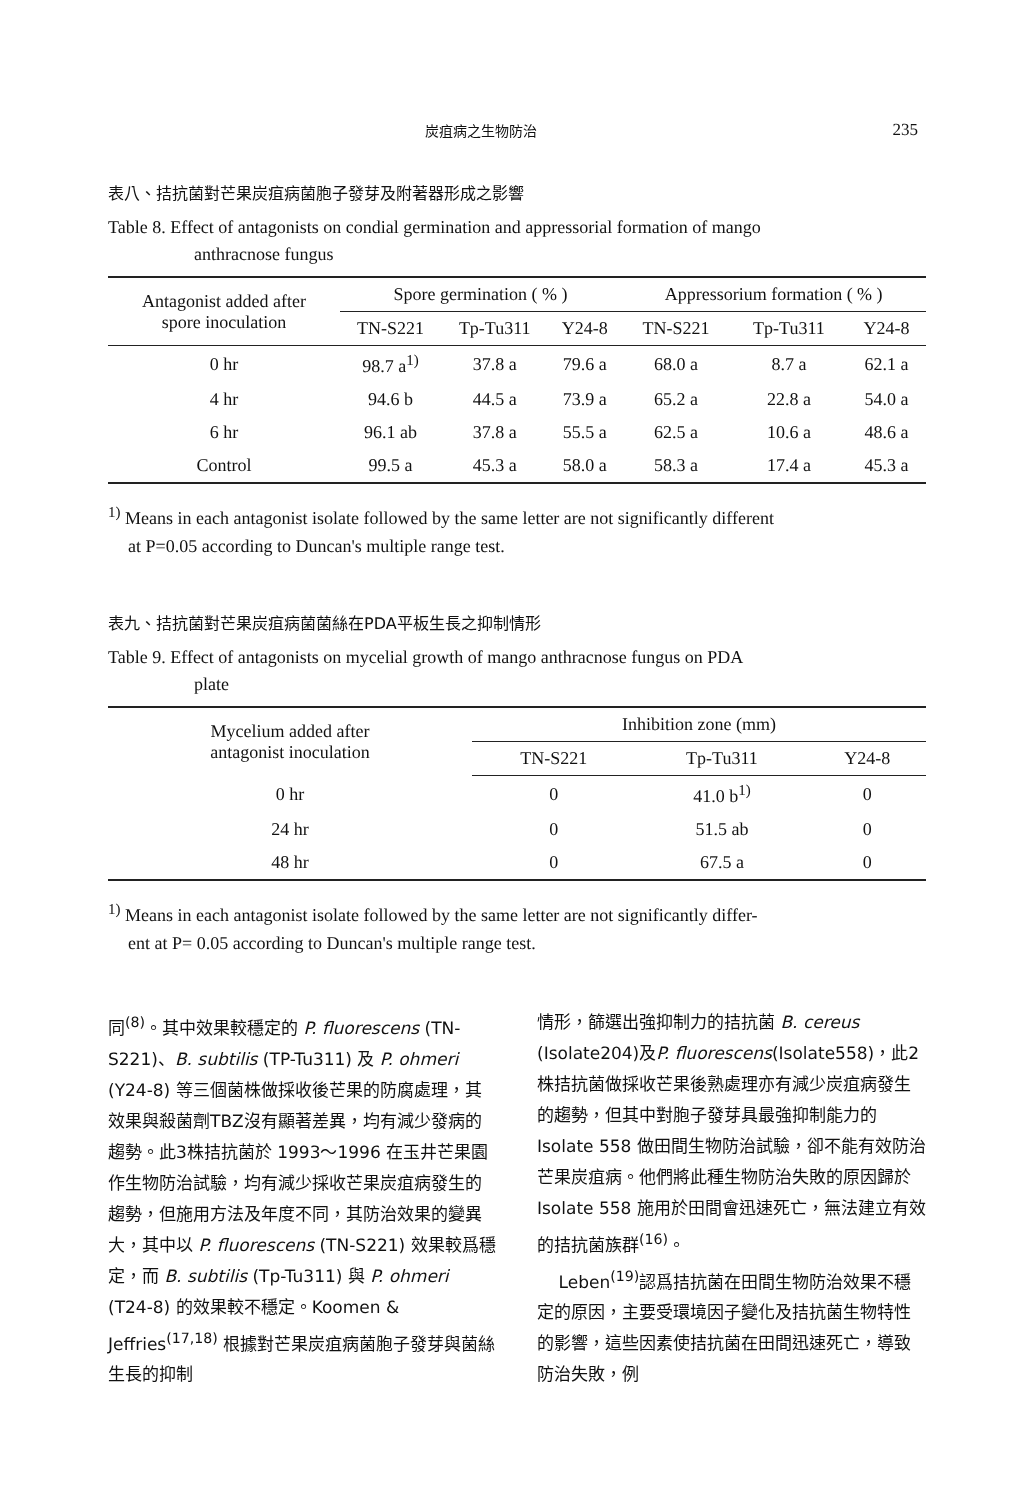炭疽病之生物防治 235
表八、拮抗菌對芒果炭疽病菌胞子發芽及附著器形成之影響
Table 8. Effect of antagonists on condial germination and appressorial formation of mango
anthracnose fungus
| Antagonist added after spore inoculation | Spore germination ( % ) | | | Appressorium formation ( % ) | | |
| --- | --- | --- | --- | --- | --- | --- |
| | TN-S221 | Tp-Tu311 | Y24-8 | TN-S221 | Tp-Tu311 | Y24-8 |
| 0 hr | 98.7 a<sup>1)</sup> | 37.8 a | 79.6 a | 68.0 a | 8.7 a | 62.1 a |
| 4 hr | 94.6 b | 44.5 a | 73.9 a | 65.2 a | 22.8 a | 54.0 a |
| 6 hr | 96.1 ab | 37.8 a | 55.5 a | 62.5 a | 10.6 a | 48.6 a |
| Control | 99.5 a | 45.3 a | 58.0 a | 58.3 a | 17.4 a | 45.3 a |
<sup>1)</sup> Means in each antagonist isolate followed by the same letter are not significantly different
at P=0.05 according to Duncan's multiple range test.
表九、拮抗菌對芒果炭疽病菌菌絲在PDA平板生長之抑制情形
Table 9. Effect of antagonists on mycelial growth of mango anthracnose fungus on PDA
plate
| Mycelium added after antagonist inoculation | Inhibition zone (mm) | | |
| --- | --- | --- | --- |
| | TN-S221 | Tp-Tu311 | Y24-8 |
| 0 hr | 0 | 41.0 b<sup>1)</sup> | 0 |
| 24 hr | 0 | 51.5 ab | 0 |
| 48 hr | 0 | 67.5 a | 0 |
<sup>1)</sup> Means in each antagonist isolate followed by the same letter are not significantly differ-
ent at P= 0.05 according to Duncan's multiple range test.
同<sup>(8)</sup>。其中效果較穩定的 P. fluorescens (TN-S221)、B. subtilis (TP-Tu311) 及 P. ohmeri (Y24-8) 等三個菌株做採收後芒果的防腐處理，其效果與殺菌劑TBZ沒有顯著差異，均有減少發病的趨勢。此3株拮抗菌於 1993～1996 在玉井芒果園作生物防治試驗，均有減少採收芒果炭疽病發生的趨勢，但施用方法及年度不同，其防治效果的變異大，其中以 P. fluorescens (TN-S221) 效果較爲穩定，而 B. subtilis (Tp-Tu311) 與 P. ohmeri (T24-8) 的效果較不穩定。Koomen & Jeffries<sup>(17,18)</sup> 根據對芒果炭疽病菌胞子發芽與菌絲生長的抑制
情形，篩選出強抑制力的拮抗菌 B. cereus (Isolate204)及P. fluorescens(Isolate558)，此2株拮抗菌做採收芒果後熟處理亦有減少炭疽病發生的趨勢，但其中對胞子發芽具最強抑制能力的 Isolate 558 做田間生物防治試驗，卻不能有效防治芒果炭疽病。他們將此種生物防治失敗的原因歸於 Isolate 558 施用於田間會迅速死亡，無法建立有效的拮抗菌族群<sup>(16)</sup>。
Leben<sup>(19)</sup>認爲拮抗菌在田間生物防治效果不穩定的原因，主要受環境因子變化及拮抗菌生物特性的影響，這些因素使拮抗菌在田間迅速死亡，導致防治失敗，例